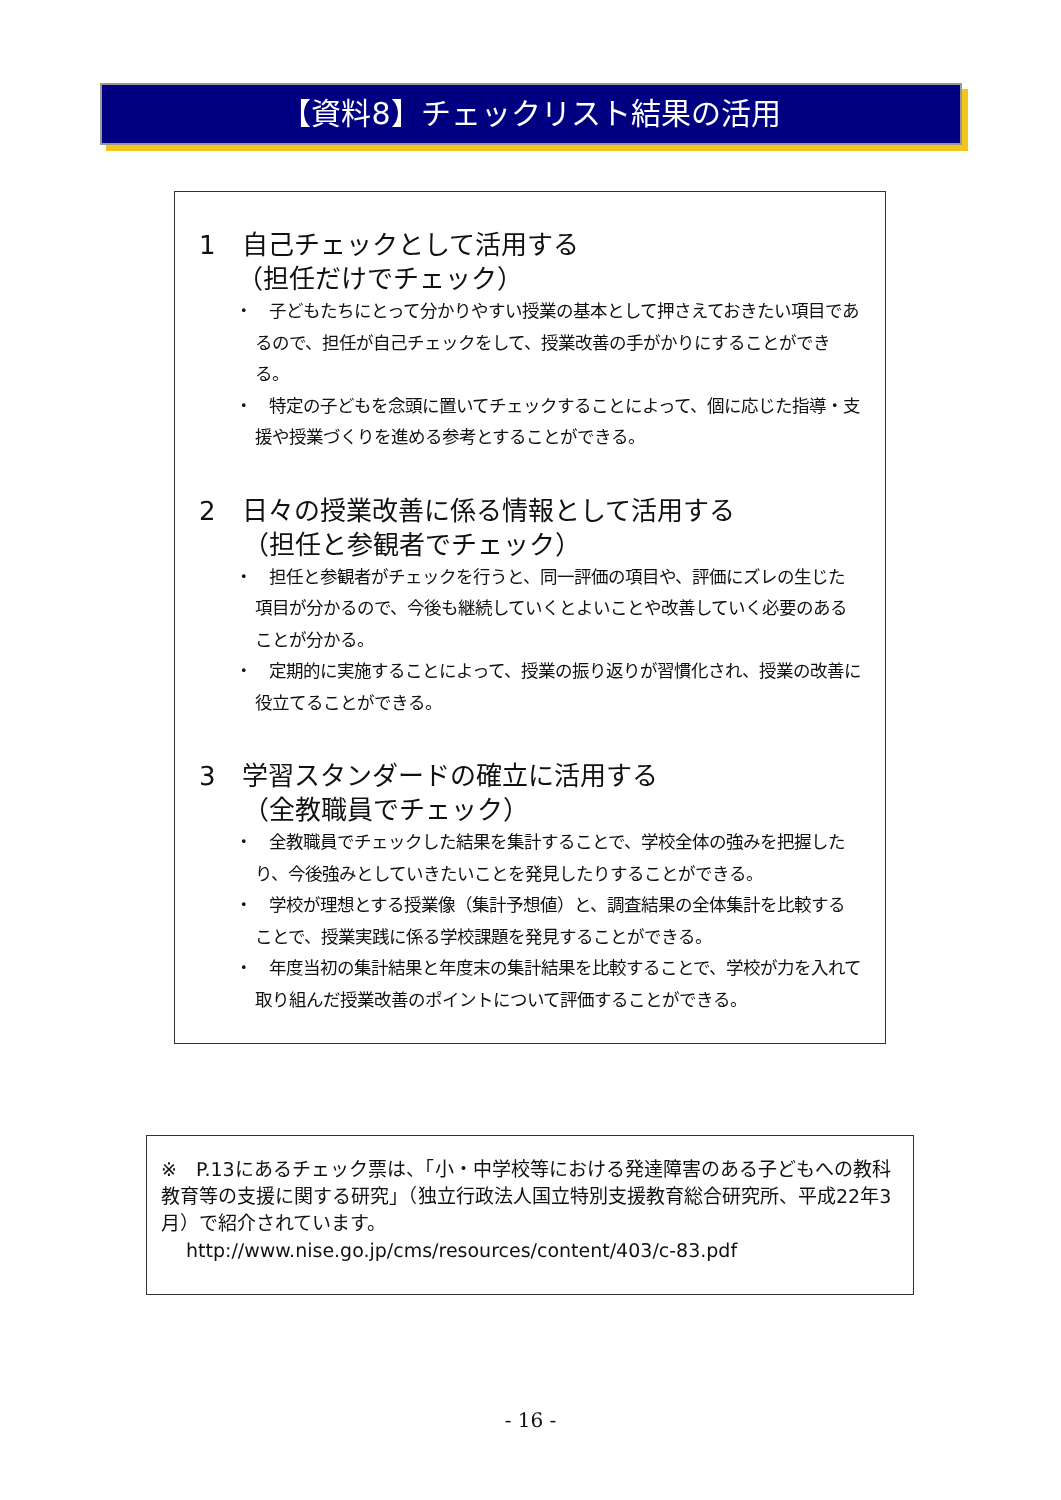【資料8】チェックリスト結果の活用
1　自己チェックとして活用する
（担任だけでチェック）
・　子どもたちにとって分かりやすい授業の基本として押さえておきたい項目であるので、担任が自己チェックをして、授業改善の手がかりにすることができる。
・　特定の子どもを念頭に置いてチェックすることによって、個に応じた指導・支援や授業づくりを進める参考とすることができる。
2　日々の授業改善に係る情報として活用する
（担任と参観者でチェック）
・　担任と参観者がチェックを行うと、同一評価の項目や、評価にズレの生じた項目が分かるので、今後も継続していくとよいことや改善していく必要のあることが分かる。
・　定期的に実施することによって、授業の振り返りが習慣化され、授業の改善に役立てることができる。
3　学習スタンダードの確立に活用する
（全教職員でチェック）
・　全教職員でチェックした結果を集計することで、学校全体の強みを把握したり、今後強みとしていきたいことを発見したりすることができる。
・　学校が理想とする授業像（集計予想値）と、調査結果の全体集計を比較することで、授業実践に係る学校課題を発見することができる。
・　年度当初の集計結果と年度末の集計結果を比較することで、学校が力を入れて取り組んだ授業改善のポイントについて評価することができる。
※　P.13にあるチェック票は、「小・中学校等における発達障害のある子どもへの教科教育等の支援に関する研究」（独立行政法人国立特別支援教育総合研究所、平成22年3月）で紹介されています。
　 http://www.nise.go.jp/cms/resources/content/403/c-83.pdf
- 16 -